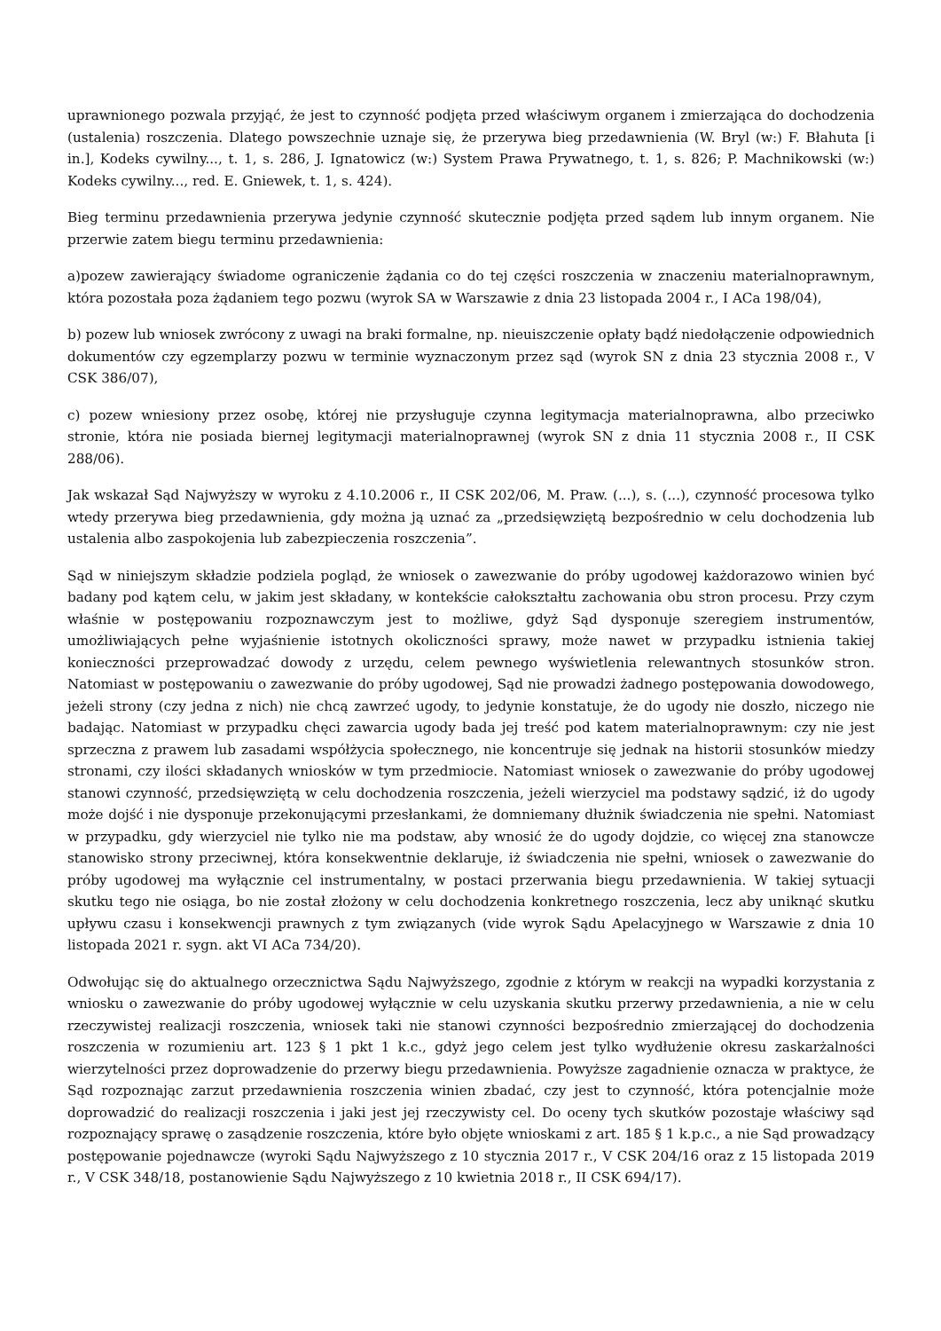uprawnionego pozwala przyjąć, że jest to czynność podjęta przed właściwym organem i zmierzająca do dochodzenia (ustalenia) roszczenia. Dlatego powszechnie uznaje się, że przerywa bieg przedawnienia (W. Bryl (w:) F. Błahuta [i in.], Kodeks cywilny..., t. 1, s. 286, J. Ignatowicz (w:) System Prawa Prywatnego, t. 1, s. 826; P. Machnikowski (w:) Kodeks cywilny..., red. E. Gniewek, t. 1, s. 424).
Bieg terminu przedawnienia przerywa jedynie czynność skutecznie podjęta przed sądem lub innym organem. Nie przerwie zatem biegu terminu przedawnienia:
a)pozew zawierający świadome ograniczenie żądania co do tej części roszczenia w znaczeniu materialnoprawnym, która pozostała poza żądaniem tego pozwu (wyrok SA w Warszawie z dnia 23 listopada 2004 r., I ACa 198/04),
b) pozew lub wniosek zwrócony z uwagi na braki formalne, np. nieuiszczenie opłaty bądź niedołączenie odpowiednich dokumentów czy egzemplarzy pozwu w terminie wyznaczonym przez sąd (wyrok SN z dnia 23 stycznia 2008 r., V CSK 386/07),
c) pozew wniesiony przez osobę, której nie przysługuje czynna legitymacja materialnoprawna, albo przeciwko stronie, która nie posiada biernej legitymacji materialnoprawnej (wyrok SN z dnia 11 stycznia 2008 r., II CSK 288/06).
Jak wskazał Sąd Najwyższy w wyroku z 4.10.2006 r., II CSK 202/06, M. Praw. (...), s. (...), czynność procesowa tylko wtedy przerywa bieg przedawnienia, gdy można ją uznać za „przedsięwziętą bezpośrednio w celu dochodzenia lub ustalenia albo zaspokojenia lub zabezpieczenia roszczenia”.
Sąd w niniejszym składzie podziela pogląd, że wniosek o zawezwanie do próby ugodowej każdorazowo winien być badany pod kątem celu, w jakim jest składany, w kontekście całokształtu zachowania obu stron procesu. Przy czym właśnie w postępowaniu rozpoznawczym jest to możliwe, gdyż Sąd dysponuje szeregiem instrumentów, umożliwiających pełne wyjaśnienie istotnych okoliczności sprawy, może nawet w przypadku istnienia takiej konieczności przeprowadzać dowody z urzędu, celem pewnego wyświetlenia relewantnych stosunków stron. Natomiast w postępowaniu o zawezwanie do próby ugodowej, Sąd nie prowadzi żadnego postępowania dowodowego, jeżeli strony (czy jedna z nich) nie chcą zawrzeć ugody, to jedynie konstatuje, że do ugody nie doszło, niczego nie badając. Natomiast w przypadku chęci zawarcia ugody bada jej treść pod katem materialnoprawnym: czy nie jest sprzeczna z prawem lub zasadami współżycia społecznego, nie koncentruje się jednak na historii stosunków miedzy stronami, czy ilości składanych wniosków w tym przedmiocie. Natomiast wniosek o zawezwanie do próby ugodowej stanowi czynność, przedsięwziętą w celu dochodzenia roszczenia, jeżeli wierzyciel ma podstawy sądzić, iż do ugody może dojść i nie dysponuje przekonującymi przesłankami, że domniemany dłużnik świadczenia nie spełni. Natomiast w przypadku, gdy wierzyciel nie tylko nie ma podstaw, aby wnosić że do ugody dojdzie, co więcej zna stanowcze stanowisko strony przeciwnej, która konsekwentnie deklaruje, iż świadczenia nie spełni, wniosek o zawezwanie do próby ugodowej ma wyłącznie cel instrumentalny, w postaci przerwania biegu przedawnienia. W takiej sytuacji skutku tego nie osiąga, bo nie został złożony w celu dochodzenia konkretnego roszczenia, lecz aby uniknąć skutku upływu czasu i konsekwencji prawnych z tym związanych (vide wyrok Sądu Apelacyjnego w Warszawie z dnia 10 listopada 2021 r. sygn. akt VI ACa 734/20).
Odwołując się do aktualnego orzecznictwa Sądu Najwyższego, zgodnie z którym w reakcji na wypadki korzystania z wniosku o zawezwanie do próby ugodowej wyłącznie w celu uzyskania skutku przerwy przedawnienia, a nie w celu rzeczywistej realizacji roszczenia, wniosek taki nie stanowi czynności bezpośrednio zmierzającej do dochodzenia roszczenia w rozumieniu art. 123 § 1 pkt 1 k.c., gdyż jego celem jest tylko wydłużenie okresu zaskarżalności wierzytelności przez doprowadzenie do przerwy biegu przedawnienia. Powyższe zagadnienie oznacza w praktyce, że Sąd rozpoznając zarzut przedawnienia roszczenia winien zbadać, czy jest to czynność, która potencjalnie może doprowadzić do realizacji roszczenia i jaki jest jej rzeczywisty cel. Do oceny tych skutków pozostaje właściwy sąd rozpoznający sprawę o zasądzenie roszczenia, które było objęte wnioskami z art. 185 § 1 k.p.c., a nie Sąd prowadzący postępowanie pojednawcze (wyroki Sądu Najwyższego z 10 stycznia 2017 r., V CSK 204/16 oraz z 15 listopada 2019 r., V CSK 348/18, postanowienie Sądu Najwyższego z 10 kwietnia 2018 r., II CSK 694/17).